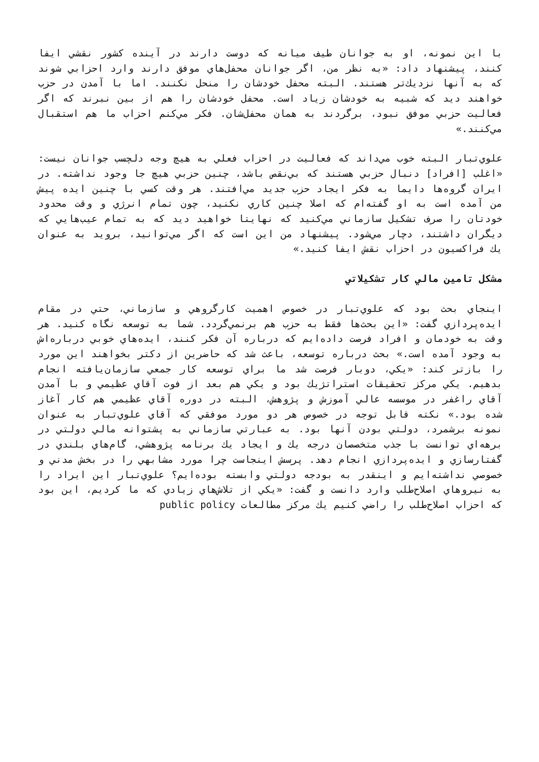با اين نمونه، او به جوانان طيف ميانه كه دوست دارند در آينده كشور نقشي ايفا كنند، پيشنهاد داد: «به نظر من، اگر جوانان محفل‌هاي موفق دارند وارد احزابي شوند كه به آنها نزديك‌تر هستند. البته محفل خودشان را منحل نكنند. اما با آمدن در حزب خواهند ديد كه شبيه به خودشان زياد است. محفل خودشان را هم از بين نبرند كه اگر فعاليت حزبي موفق نبود، برگردند به همان محفل‌شان. فكر مي‌كنم احزاب ما هم استقبال مي‌كنند.»
علوي‌تبار البته خوب مي‌داند كه فعاليت در احزاب فعلي به هيچ وجه دلچسب جوانان نيست: «اغلب [افراد] دنبال حزبي هستند كه بي‌نقص باشد، چنين حزبي هيچ جا وجود نداشته. در ايران گروه‌ها دايما به فكر ايجاد حزب جديد مي‌افتند. هر وقت كسي با چنين ايده پيش من آمده است به او گفته‌ام كه اصلا چنين كاري نكنيد، چون تمام انرژي و وقت محدود خودتان را صرف تشكيل سازماني مي‌كنيد كه نهايتا خواهيد ديد كه به تمام عيب‌هايي كه ديگران داشتند، دچار مي‌شود. پيشنهاد من اين است كه اگر مي‌توانيد، برويد به عنوان يك فراكسيون در احزاب نقش ايفا كنيد.»
مشكل تامين مالي كار تشكيلاتي
اينجاي بحث بود كه علوي‌تبار در خصوص اهميت كارگروهي و سازماني، حتي در مقام ايده‌پردازي گفت: «اين بحث‌ها فقط به حزب هم برنمي‌گردد. شما به توسعه نگاه كنيد. هر وقت به خودمان و افراد فرصت داده‌ايم كه درباره آن فكر كنند، ايده‌هاي خوبي درباره‌اش به وجود آمده است.» بحث درباره توسعه، باعث شد كه حاضرين از دكتر بخواهند اين مورد را بازتر كند: «يكي، دوبار فرصت شد ما براي توسعه كار جمعي سازمان‌يافته انجام بدهيم. يكي مركز تحقيقات استراتژيك بود و يكي هم بعد از فوت آقاي عظيمي و با آمدن آقاي راغفر در موسسه عالي آموزش و پژوهش، البته در دوره آقاي عظيمي هم كار آغاز شده بود.» نكته قابل توجه در خصوص هر دو مورد موفقي كه آقاي علوي‌تبار به عنوان نمونه برشمرد، دولتي بودن آنها بود. به عبارتي سازماني به پشتوانه مالي دولتي در برهه‌اي توانست با جذب متخصصان درجه يك و ايجاد يك برنامه پژوهشي، گام‌هاي بلندي در گفتارسازي و ايده‌پردازي انجام دهد. پرسش اينجاست چرا مورد مشابهي را در بخش مدني و خصوصي نداشته‌ايم و اينقدر به بودجه دولتي وابسته بوده‌ايم؟ علوي‌تبار اين ايراد را به نيروهاي اصلاح‌طلب وارد دانست و گفت: «يكي از تلاش‌هاي زيادي كه ما كرديم، اين بود كه احزاب اصلاح‌طلب را راضي كنيم يك مركز مطالعات public policy